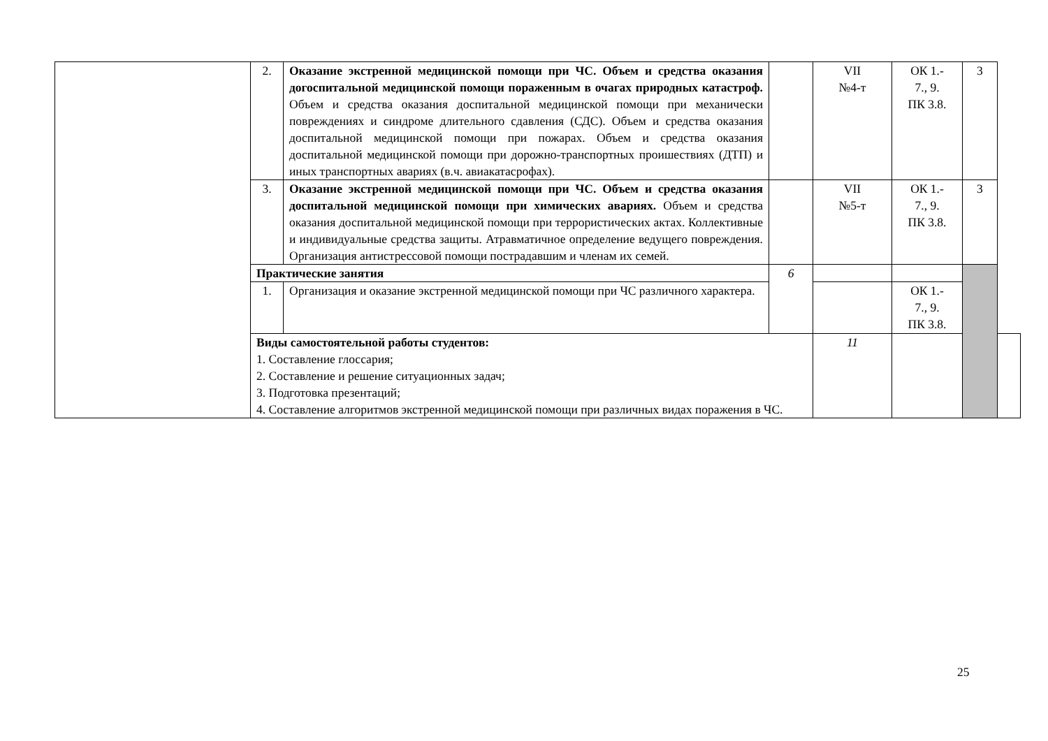| | 2. | Оказание экстренной медицинской помощи при ЧС. Объем и средства оказания догоспитальной медицинской помощи пораженным в очагах природных катастроф. Объем и средства оказания доспитальной медицинской помощи при механически повреждениях и синдроме длительного сдавления (СДС). Объем и средства оказания доспитальной медицинской помощи при пожарах. Объем и средства оказания доспитальной медицинской помощи при дорожно-транспортных проишествиях (ДТП) и иных транспортных авариях (в.ч. авиакатасрофах). | | VII №4-т | ОК 1.- 7., 9. ПК 3.8. | 3 | |
| | 3. | Оказание экстренной медицинской помощи при ЧС. Объем и средства оказания доспитальной медицинской помощи при химических авариях. Объем и средства оказания доспитальной медицинской помощи при террористических актах. Коллективные и индивидуальные средства защиты. Атравматичное определение ведущего повреждения. Организация антистрессовой помощи пострадавшим и членам их семей. | | VII №5-т | ОК 1.- 7., 9. ПК 3.8. | 3 | |
| | Практические занятия | | 6 | | | | |
| | 1. | Организация и оказание экстренной медицинской помощи при ЧС различного характера. | | | ОК 1.- 7., 9. ПК 3.8. | | |
| | Виды самостоятельной работы студентов: 1. Составление глоссария; 2. Составление и решение ситуационных задач; 3. Подготовка презентаций; 4. Составление алгоритмов экстренной медицинской помощи при различных видах поражения в ЧС. | | | 11 | | | |
25